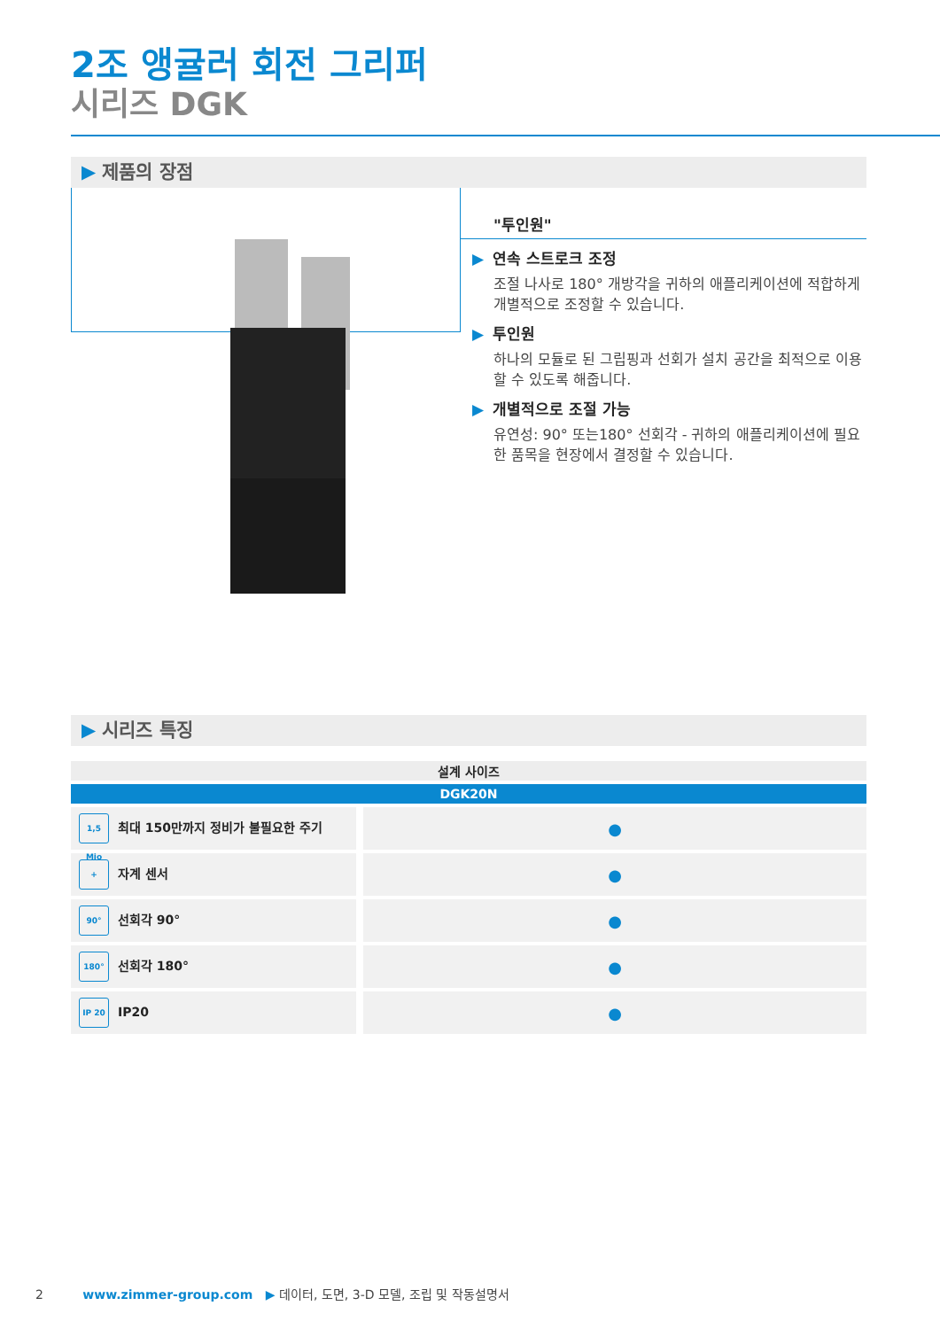2조 앵귤러 회전 그리퍼
시리즈 DGK
▶ 제품의 장점
"투인원"
▶ 연속 스트로크 조정
조절 나사로 180° 개방각을 귀하의 애플리케이션에 적합하게 개별적으로 조정할 수 있습니다.
▶ 투인원
하나의 모듈로 된 그립핑과 선회가 설치 공간을 최적으로 이용할 수 있도록 해줍니다.
▶ 개별적으로 조절 가능
유연성: 90° 또는180° 선회각 - 귀하의 애플리케이션에 필요한 품목을 현장에서 결정할 수 있습니다.
▶ 시리즈 특징
| 설계 사이즈 | |
| --- | --- |
| DGK20N | |
| 1,5 Mio 최대 150만까지 정비가 불필요한 주기 | ● |
| + 자계 센서 | ● |
| 90° 선회각 90° | ● |
| 180° 선회각 180° | ● |
| IP 20 IP20 | ● |
2 www.zimmer-group.com ▶ 데이터, 도면, 3-D 모델, 조립 및 작동설명서